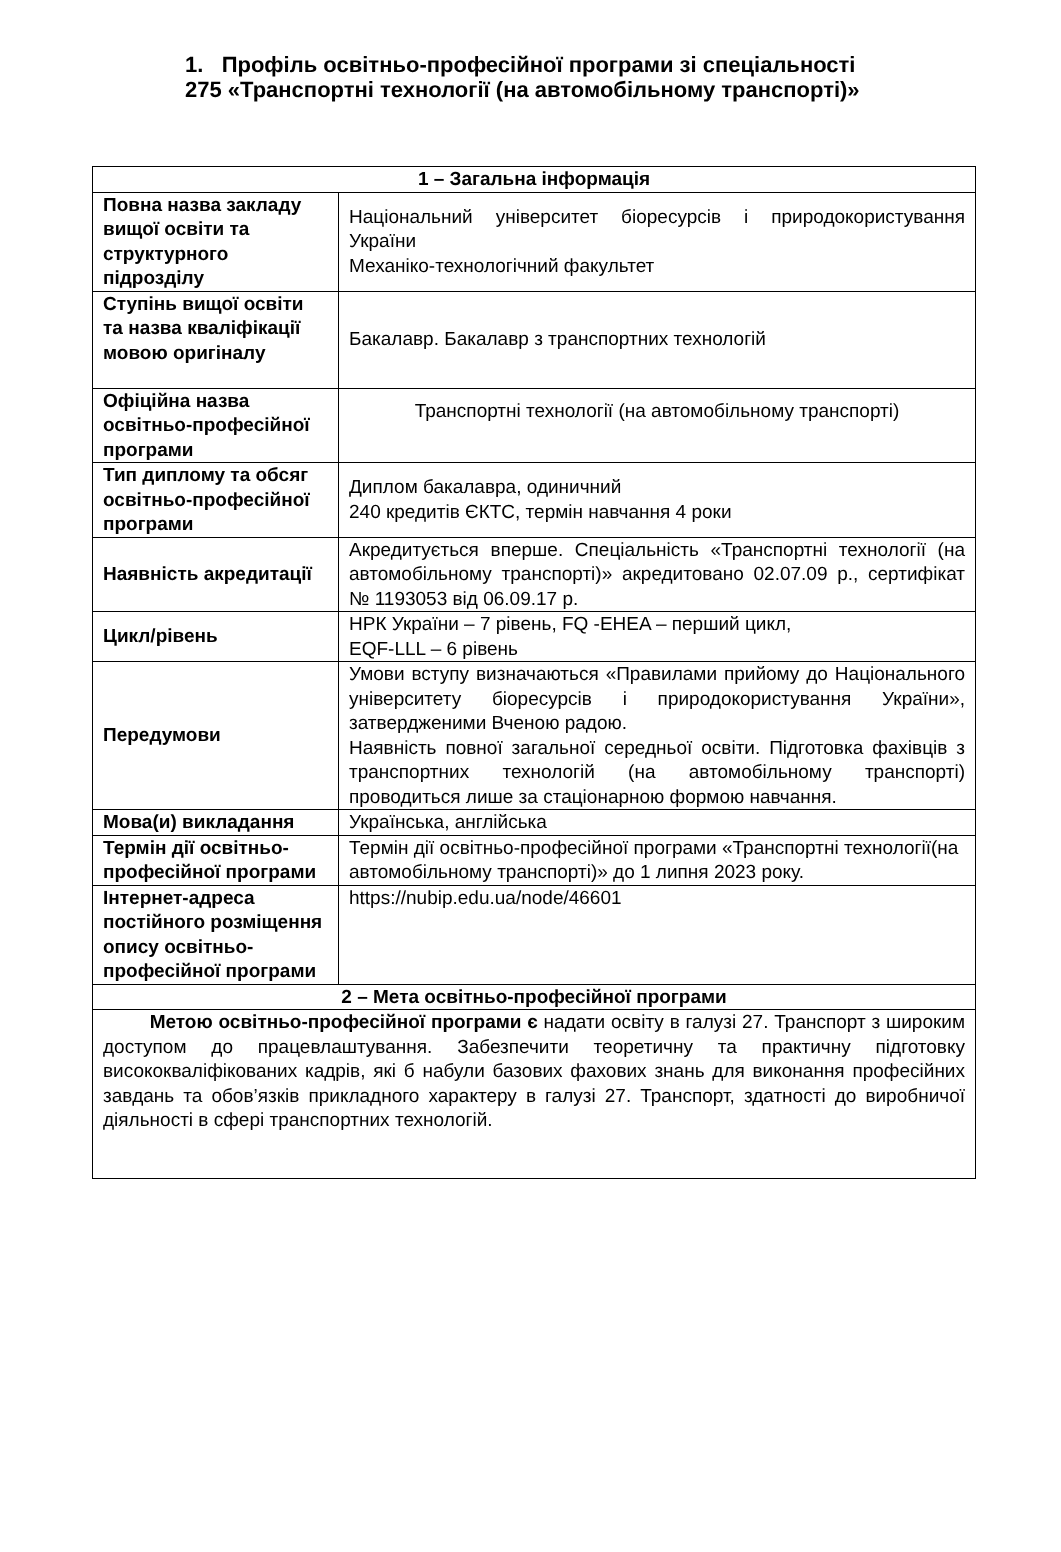1. Профіль освітньо-професійної програми зі спеціальності
275 «Транспортні технології (на автомобільному транспорті)»
| 1 – Загальна інформація | |
| --- | --- |
| Повна назва закладу вищої освіти та структурного підрозділу | Національний університет біоресурсів і природокористування України Механіко-технологічний факультет |
| Ступінь вищої освіти та назва кваліфікації мовою оригіналу | Бакалавр. Бакалавр з транспортних технологій |
| Офіційна назва освітньо-професійної програми | Транспортні технології (на автомобільному транспорті) |
| Тип диплому та обсяг освітньо-професійної програми | Диплом бакалавра, одиничний 240 кредитів ЄКТС, термін навчання 4 роки |
| Наявність акредитації | Акредитується вперше. Спеціальність «Транспортні технології (на автомобільному транспорті)» акредитовано 02.07.09 р., сертифікат № 1193053 від 06.09.17 р. |
| Цикл/рівень | НРК України – 7 рівень, FQ -EHEA – перший цикл, EQF-LLL – 6 рівень |
| Передумови | Умови вступу визначаються «Правилами прийому до Національного університету біоресурсів і природокористування України», затвердженими Вченою радою. Наявність повної загальної середньої освіти. Підготовка фахівців з транспортних технологій (на автомобільному транспорті) проводиться лише за стаціонарною формою навчання. |
| Мова(и) викладання | Українська, англійська |
| Термін дії освітньо-професійної програми | Термін дії освітньо-професійної програми «Транспортні технології(на автомобільному транспорті)» до 1 липня 2023 року. |
| Інтернет-адреса постійного розміщення опису освітньо-професійної програми | https://nubip.edu.ua/node/46601 |
| 2 – Мета освітньо-професійної програми | |
| Метою освітньо-професійної програми є надати освіту в галузі 27. Транспорт з широким доступом до працевлаштування. Забезпечити теоретичну та практичну підготовку висококваліфікованих кадрів, які б набули базових фахових знань для виконання професійних завдань та обов’язків прикладного характеру в галузі 27. Транспорт, здатності до виробничої діяльності в сфері транспортних технологій. | |